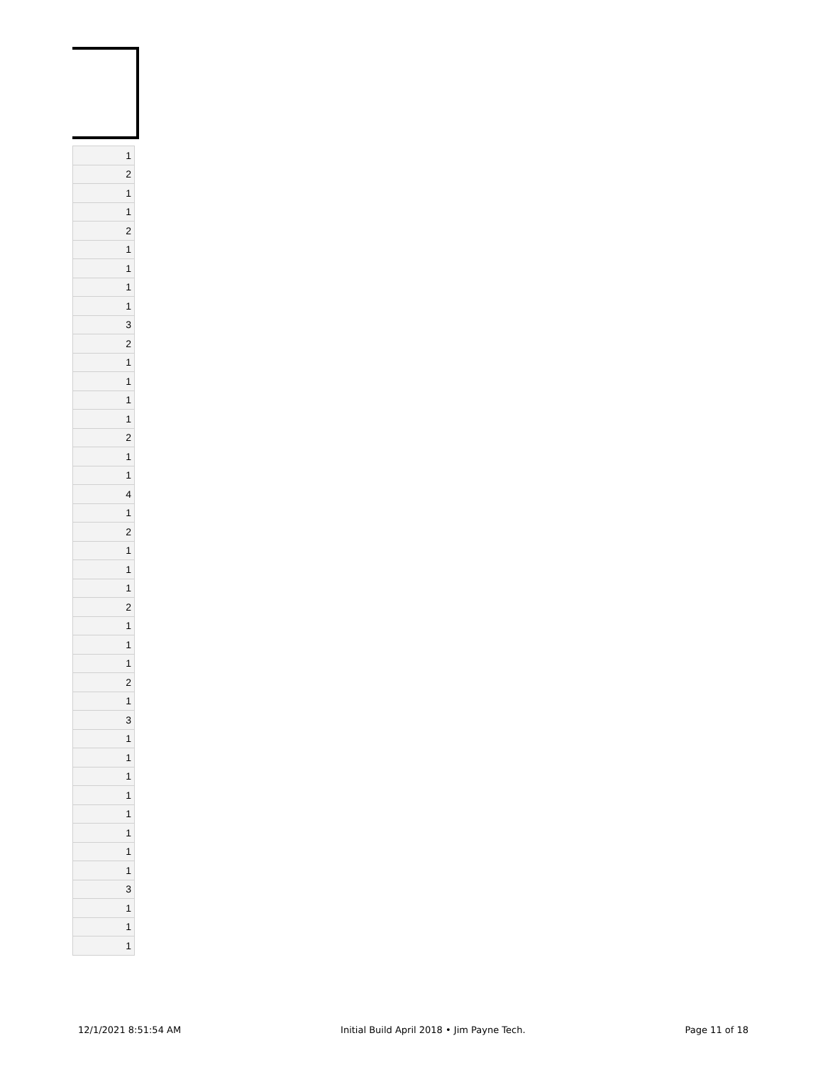| 1 |
| 2 |
| 1 |
| 1 |
| 2 |
| 1 |
| 1 |
| 1 |
| 1 |
| 3 |
| 2 |
| 1 |
| 1 |
| 1 |
| 1 |
| 2 |
| 1 |
| 1 |
| 4 |
| 1 |
| 2 |
| 1 |
| 1 |
| 1 |
| 2 |
| 1 |
| 1 |
| 1 |
| 2 |
| 1 |
| 3 |
| 1 |
| 1 |
| 1 |
| 1 |
| 1 |
| 1 |
| 1 |
| 1 |
| 3 |
| 1 |
| 1 |
| 1 |
12/1/2021 8:51:54 AM Initial Build April 2018 • Jim Payne Tech. Page 11 of 18